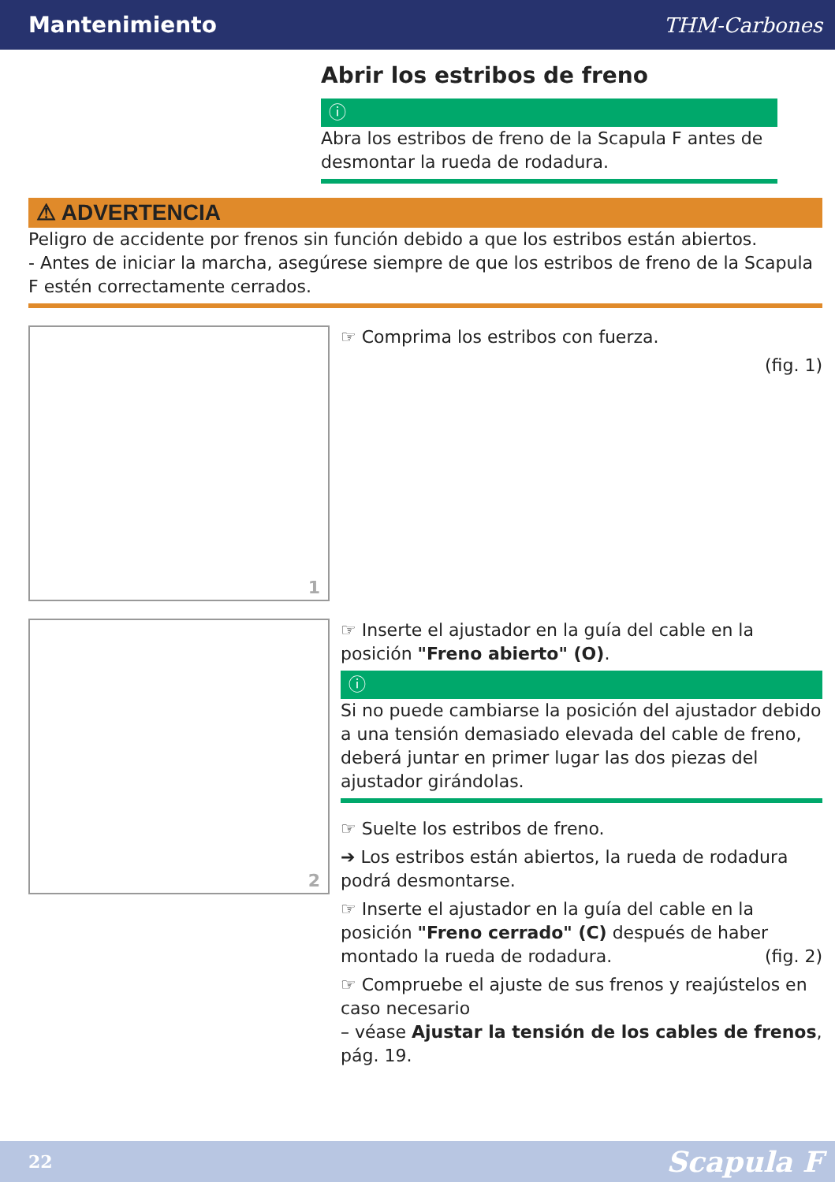Mantenimiento THM-Carbones
Abrir los estribos de freno
ⓘ
Abra los estribos de freno de la Scapula F antes de desmontar la rueda de rodadura.
⚠ ADVERTENCIA
Peligro de accidente por frenos sin función debido a que los estribos están abiertos.
- Antes de iniciar la marcha, asegúrese siempre de que los estribos de freno de la Scapula F estén correctamente cerrados.
1
☞ Comprima los estribos con fuerza.
(fig. 1)
2
☞ Inserte el ajustador en la guía del cable en la posición "Freno abierto" (O).
ⓘ
Si no puede cambiarse la posición del ajustador debido a una tensión demasiado elevada del cable de freno, deberá juntar en primer lugar las dos piezas del ajustador girándolas.
☞ Suelte los estribos de freno.
➔ Los estribos están abiertos, la rueda de rodadura podrá desmontarse.
☞ Inserte el ajustador en la guía del cable en la posición "Freno cerrado" (C) después de haber montado la rueda de rodadura. (fig. 2)
☞ Compruebe el ajuste de sus frenos y reajústelos en caso necesario
– véase Ajustar la tensión de los cables de frenos, pág. 19.
22 Scapula F